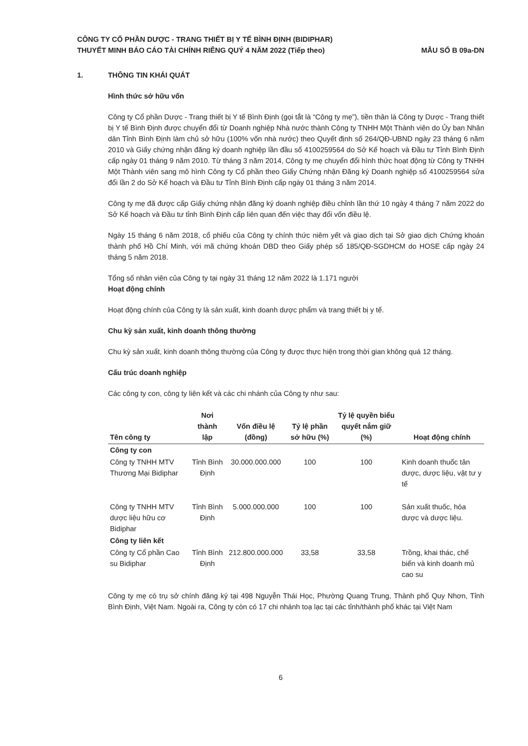CÔNG TY CỔ PHẦN DƯỢC - TRANG THIẾT BỊ Y TẾ BÌNH ĐỊNH (BIDIPHAR)
THUYẾT MINH BÁO CÁO TÀI CHÍNH RIÊNG QUÝ 4 NĂM 2022 (Tiếp theo)
MẪU SỐ B 09a-DN
1. THÔNG TIN KHÁI QUÁT
Hình thức sở hữu vốn
Công ty Cổ phần Dược - Trang thiết bị Y tế Bình Định (gọi tắt là “Công ty mẹ”), tiền thân là Công ty Dược - Trang thiết bị Y tế Bình Định được chuyển đổi từ Doanh nghiệp Nhà nước thành Công ty TNHH Một Thành viên do Ủy ban Nhân dân Tỉnh Bình Định làm chủ sở hữu (100% vốn nhà nước) theo Quyết định số 264/QĐ-UBND ngày 23 tháng 6 năm 2010 và Giấy chứng nhận đăng ký doanh nghiệp lần đầu số 4100259564 do Sở Kế hoạch và Đầu tư Tỉnh Bình Định cấp ngày 01 tháng 9 năm 2010. Từ tháng 3 năm 2014, Công ty mẹ chuyển đổi hình thức hoạt động từ Công ty TNHH Một Thành viên sang mô hình Công ty Cổ phần theo Giấy Chứng nhận Đăng ký Doanh nghiệp số 4100259564 sửa đổi lần 2 do Sở Kế hoạch và Đầu tư Tỉnh Bình Định cấp ngày 01 tháng 3 năm 2014.
Công ty mẹ đã được cấp Giấy chứng nhận đăng ký doanh nghiệp điều chỉnh lần thứ 10 ngày 4 tháng 7 năm 2022 do Sở Kế hoạch và Đầu tư tỉnh Bình Định cấp liên quan đến việc thay đổi vốn điều lệ.
Ngày 15 tháng 6 năm 2018, cổ phiếu của Công ty chính thức niêm yết và giao dịch tại Sở giao dịch Chứng khoán thành phố Hồ Chí Minh, với mã chứng khoán DBD theo Giấy phép số 185/QĐ-SGDHCM do HOSE cấp ngày 24 tháng 5 năm 2018.
Tổng số nhân viên của Công ty tại ngày 31 tháng 12 năm 2022 là 1.171 người
Hoạt động chính
Hoạt động chính của Công ty là sản xuất, kinh doanh dược phẩm và trang thiết bị y tế.
Chu kỳ sản xuất, kinh doanh thông thường
Chu kỳ sản xuất, kinh doanh thông thường của Công ty được thực hiện trong thời gian không quá 12 tháng.
Cấu trúc doanh nghiệp
Các công ty con, công ty liên kết và các chi nhánh của Công ty như sau:
| Tên công ty | Nơi thành lập | Vốn điều lệ (đồng) | Tỷ lệ phần sở hữu (%) | Tỷ lệ quyền biểu quyết nắm giữ (%) | Hoạt động chính |
| --- | --- | --- | --- | --- | --- |
| Công ty con | | | | | |
| Công ty TNHH MTV Thương Mại Bidiphar | Tỉnh Bình Định | 30.000.000.000 | 100 | 100 | Kinh doanh thuốc tân dược, dược liệu, vật tư y tế |
| Công ty TNHH MTV dược liệu hữu cơ Bidiphar | Tỉnh Bình Định | 5.000.000.000 | 100 | 100 | Sản xuất thuốc, hóa dược và dược liệu. |
| Công ty liên kết | | | | | |
| Công ty Cổ phần Cao su Bidiphar | Tỉnh Bình Định | 212.800.000.000 | 33,58 | 33,58 | Trồng, khai thác, chế biến và kinh doanh mủ cao su |
Công ty mẹ có trụ sở chính đăng ký tại 498 Nguyễn Thái Học, Phường Quang Trung, Thành phố Quy Nhơn, Tỉnh Bình Định, Việt Nam. Ngoài ra, Công ty còn có 17 chi nhánh toạ lạc tại các tỉnh/thành phố khác tại Việt Nam
6